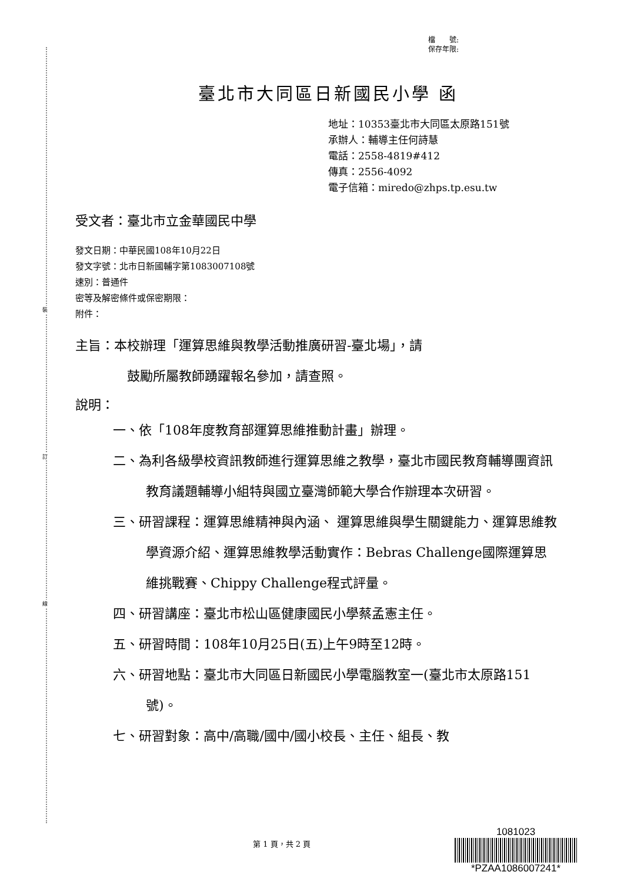裝
訂
線
檔　　號:
保存年限:
臺北市大同區日新國民小學 函
地址：10353臺北市大同區太原路151號
承辦人：輔導主任何詩慧
電話：2558-4819#412
傳真：2556-4092
電子信箱：miredo@zhps.tp.esu.tw
受文者：臺北市立金華國民中學
發文日期：中華民國108年10月22日
發文字號：北市日新國輔字第1083007108號
速別：普通件
密等及解密條件或保密期限：
附件：
主旨：本校辦理「運算思維與教學活動推廣研習-臺北場」，請
鼓勵所屬教師踴躍報名參加，請查照。
說明：
一、依「108年度教育部運算思維推動計畫」辦理。
二、為利各級學校資訊教師進行運算思維之教學，臺北市國民教育輔導團資訊教育議題輔導小組特與國立臺灣師範大學合作辦理本次研習。
三、研習課程：運算思維精神與內涵、 運算思維與學生關鍵能力、運算思維教學資源介紹、運算思維教學活動實作：Bebras Challenge國際運算思維挑戰賽、Chippy Challenge程式評量。
四、研習講座：臺北市松山區健康國民小學蔡孟憲主任。
五、研習時間：108年10月25日(五)上午9時至12時。
六、研習地點：臺北市大同區日新國民小學電腦教室一(臺北市太原路151號)。
七、研習對象：高中/高職/國中/國小校長、主任、組長、教
第 1 頁，共 2 頁
1081023
*PZAA1086007241*